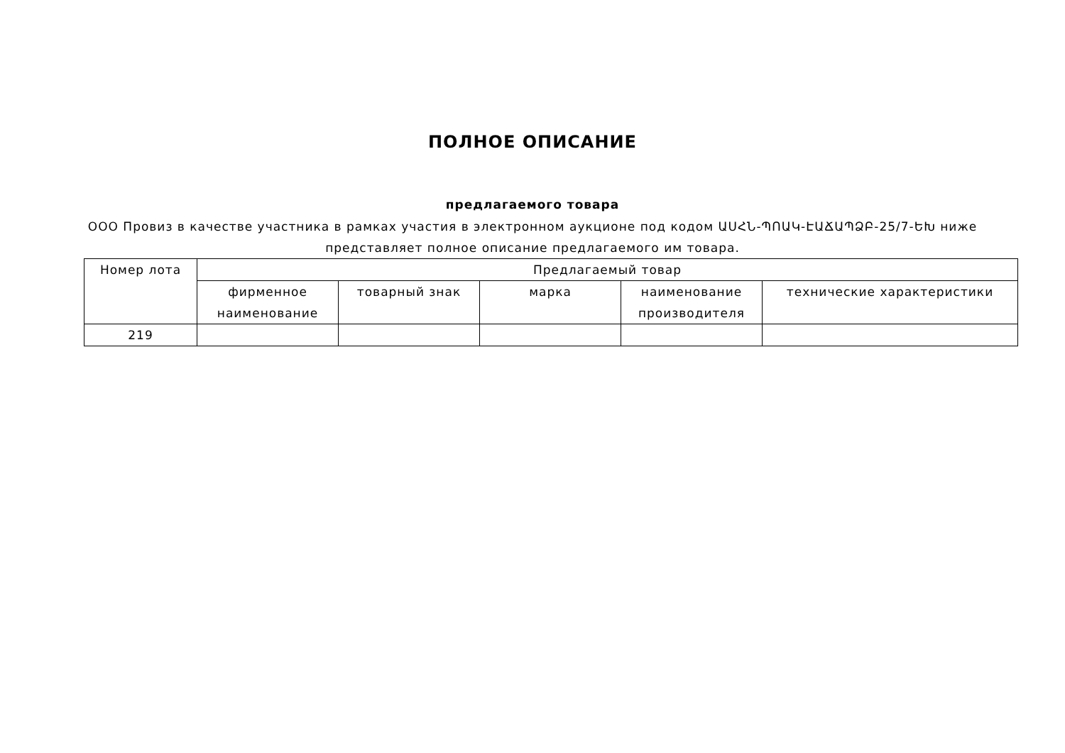ПОЛНОЕ ОПИСАНИЕ
предлагаемого товара
ООО Провиз в качестве участника в рамках участия в электронном аукционе под кодом ԱՍՀՆ-ՊՈԱԿ-ԷԱՃԱՊՁԲ-25/7-ԵԽ ниже представляет полное описание предлагаемого им товара.
| Номер лота | Предлагаемый товар | | | | |
| --- | --- | --- | --- | --- | --- |
| | фирменное наименование | товарный знак | марка | наименование производителя | технические характеристики |
| 219 | | | | | |